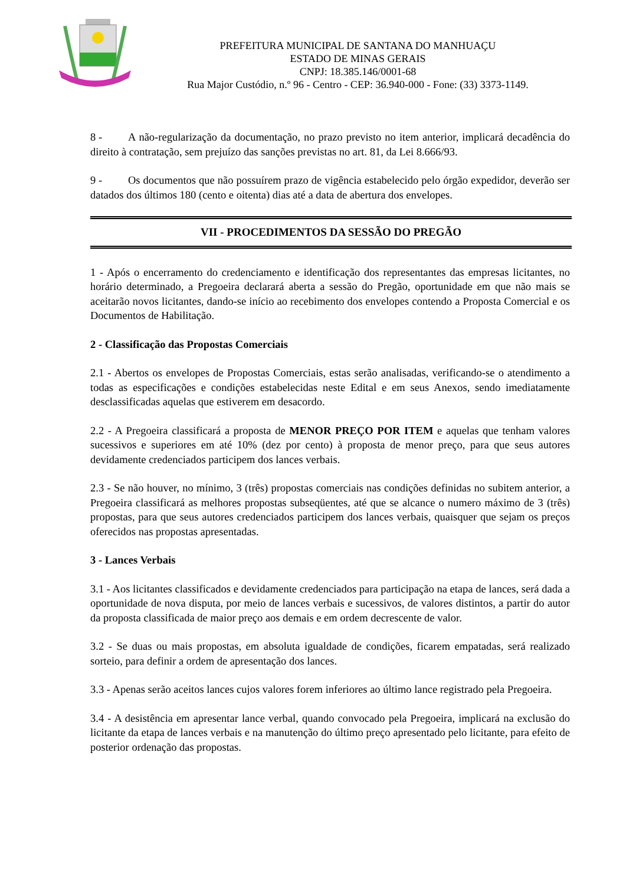PREFEITURA MUNICIPAL DE SANTANA DO MANHUAÇU
ESTADO DE MINAS GERAIS
CNPJ: 18.385.146/0001-68
Rua Major Custódio, n.º 96 - Centro - CEP: 36.940-000 - Fone: (33) 3373-1149.
8 - A não-regularização da documentação, no prazo previsto no item anterior, implicará decadência do direito à contratação, sem prejuízo das sanções previstas no art. 81, da Lei 8.666/93.
9 - Os documentos que não possuírem prazo de vigência estabelecido pelo órgão expedidor, deverão ser datados dos últimos 180 (cento e oitenta) dias até a data de abertura dos envelopes.
VII - PROCEDIMENTOS DA SESSÃO DO PREGÃO
1 - Após o encerramento do credenciamento e identificação dos representantes das empresas licitantes, no horário determinado, a Pregoeira declarará aberta a sessão do Pregão, oportunidade em que não mais se aceitarão novos licitantes, dando-se início ao recebimento dos envelopes contendo a Proposta Comercial e os Documentos de Habilitação.
2 - Classificação das Propostas Comerciais
2.1 - Abertos os envelopes de Propostas Comerciais, estas serão analisadas, verificando-se o atendimento a todas as especificações e condições estabelecidas neste Edital e em seus Anexos, sendo imediatamente desclassificadas aquelas que estiverem em desacordo.
2.2 - A Pregoeira classificará a proposta de MENOR PREÇO POR ITEM e aquelas que tenham valores sucessivos e superiores em até 10% (dez por cento) à proposta de menor preço, para que seus autores devidamente credenciados participem dos lances verbais.
2.3 - Se não houver, no mínimo, 3 (três) propostas comerciais nas condições definidas no subitem anterior, a Pregoeira classificará as melhores propostas subseqüentes, até que se alcance o numero máximo de 3 (três) propostas, para que seus autores credenciados participem dos lances verbais, quaisquer que sejam os preços oferecidos nas propostas apresentadas.
3 - Lances Verbais
3.1 - Aos licitantes classificados e devidamente credenciados para participação na etapa de lances, será dada a oportunidade de nova disputa, por meio de lances verbais e sucessivos, de valores distintos, a partir do autor da proposta classificada de maior preço aos demais e em ordem decrescente de valor.
3.2 - Se duas ou mais propostas, em absoluta igualdade de condições, ficarem empatadas, será realizado sorteio, para definir a ordem de apresentação dos lances.
3.3 - Apenas serão aceitos lances cujos valores forem inferiores ao último lance registrado pela Pregoeira.
3.4 - A desistência em apresentar lance verbal, quando convocado pela Pregoeira, implicará na exclusão do licitante da etapa de lances verbais e na manutenção do último preço apresentado pelo licitante, para efeito de posterior ordenação das propostas.